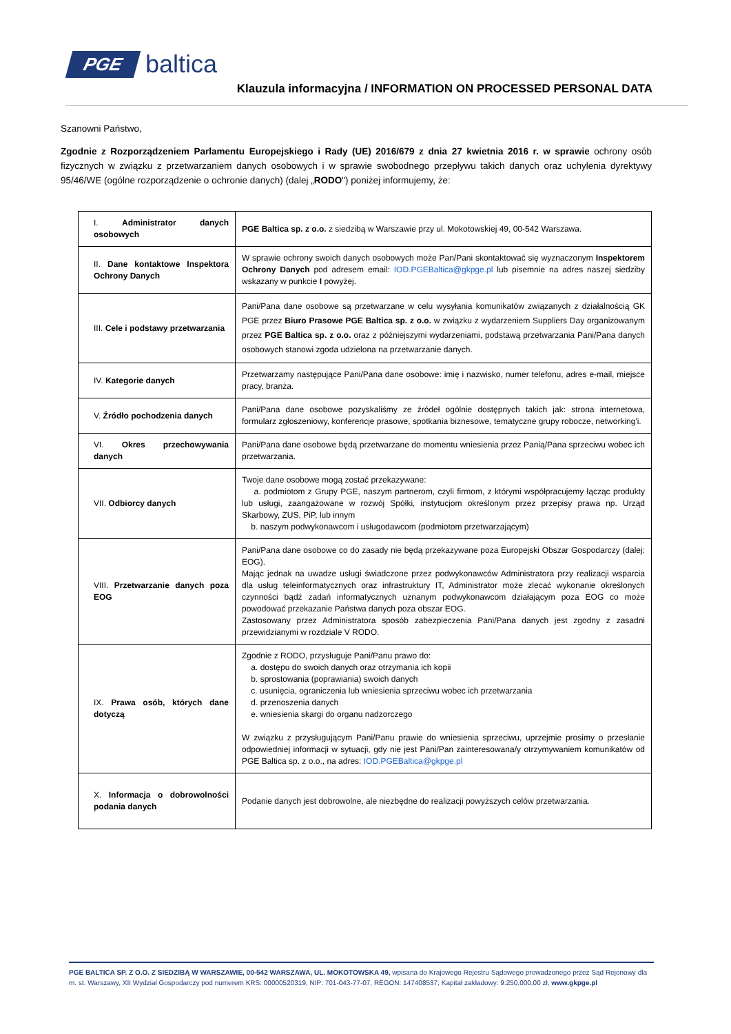PGE baltica
Klauzula informacyjna / INFORMATION ON PROCESSED PERSONAL DATA
Szanowni Państwo,
Zgodnie z Rozporządzeniem Parlamentu Europejskiego i Rady (UE) 2016/679 z dnia 27 kwietnia 2016 r. w sprawie ochrony osób fizycznych w związku z przetwarzaniem danych osobowych i w sprawie swobodnego przepływu takich danych oraz uchylenia dyrektywy 95/46/WE (ogólne rozporządzenie o ochronie danych) (dalej „RODO") poniżej informujemy, że:
| I. Administrator danych osobowych | PGE Baltica sp. z o.o. z siedzibą w Warszawie przy ul. Mokotowskiej 49, 00-542 Warszawa. |
| II. Dane kontaktowe Inspektora Ochrony Danych | W sprawie ochrony swoich danych osobowych może Pan/Pani skontaktować się wyznaczonym Inspektorem Ochrony Danych pod adresem email: IOD.PGEBaltica@gkpge.pl lub pisemnie na adres naszej siedziby wskazany w punkcie I powyżej. |
| III. Cele i podstawy przetwarzania | Pani/Pana dane osobowe są przetwarzane w celu wysyłania komunikatów związanych z działalnością GK PGE przez Biuro Prasowe PGE Baltica sp. z o.o. w związku z wydarzeniem Suppliers Day organizowanym przez PGE Baltica sp. z o.o. oraz z późniejszymi wydarzeniami, podstawą przetwarzania Pani/Pana danych osobowych stanowi zgoda udzielona na przetwarzanie danych. |
| IV. Kategorie danych | Przetwarzamy następujące Pani/Pana dane osobowe: imię i nazwisko, numer telefonu, adres e-mail, miejsce pracy, branża. |
| V. Źródło pochodzenia danych | Pani/Pana dane osobowe pozyskaliśmy ze źródeł ogólnie dostępnych takich jak: strona internetowa, formularz zgłoszeniowy, konferencje prasowe, spotkania biznesowe, tematyczne grupy robocze, networking'i. |
| VI. Okres przechowywania danych | Pani/Pana dane osobowe będą przetwarzane do momentu wniesienia przez Panią/Pana sprzeciwu wobec ich przetwarzania. |
| VII. Odbiorcy danych | Twoje dane osobowe mogą zostać przekazywane: a. podmiotom z Grupy PGE, naszym partnerom, czyli firmom, z którymi współpracujemy łącząc produkty lub usługi, zaangażowane w rozwój Spółki, instytucjom określonym przez przepisy prawa np. Urząd Skarbowy, ZUS, PiP, lub innym b. naszym podwykonawcom i usługodawcom (podmiotom przetwarzającym) |
| VIII. Przetwarzanie danych poza EOG | Pani/Pana dane osobowe co do zasady nie będą przekazywane poza Europejski Obszar Gospodarczy (dalej: EOG). Mając jednak na uwadze usługi świadczone przez podwykonawców Administratora przy realizacji wsparcia dla usług teleinformatycznych oraz infrastruktury IT, Administrator może zlecać wykonanie określonych czynności bądź zadań informatycznych uznanym podwykonawcom działającym poza EOG co może powodować przekazanie Państwa danych poza obszar EOG. Zastosowany przez Administratora sposób zabezpieczenia Pani/Pana danych jest zgodny z zasadni przewidzianymi w rozdziale V RODO. |
| IX. Prawa osób, których dane dotyczą | Zgodnie z RODO, przysługuje Pani/Panu prawo do: a. dostępu do swoich danych oraz otrzymania ich kopii b. sprostowania (poprawiania) swoich danych c. usunięcia, ograniczenia lub wniesienia sprzeciwu wobec ich przetwarzania d. przenoszenia danych e. wniesienia skargi do organu nadzorczego W związku z przysługującym Pani/Panu prawie do wniesienia sprzeciwu, uprzejmie prosimy o przesłanie odpowiedniej informacji w sytuacji, gdy nie jest Pani/Pan zainteresowana/y otrzymywaniem komunikatów od PGE Baltica sp. z o.o., na adres: IOD.PGEBaltica@gkpge.pl |
| X. Informacja o dobrowolności podania danych | Podanie danych jest dobrowolne, ale niezbędne do realizacji powyższych celów przetwarzania. |
PGE BALTICA SP. Z O.O. Z SIEDZIBĄ W WARSZAWIE, 00-542 WARSZAWA, UL. MOKOTOWSKA 49, wpisana do Krajowego Rejestru Sądowego prowadzonego przez Sąd Rejonowy dla m. st. Warszawy, XII Wydział Gospodarczy pod numerem KRS: 00000520319, NIP: 701-043-77-07, REGON: 147408537, Kapitał zakładowy: 9.250.000,00 zł, www.gkpge.pl